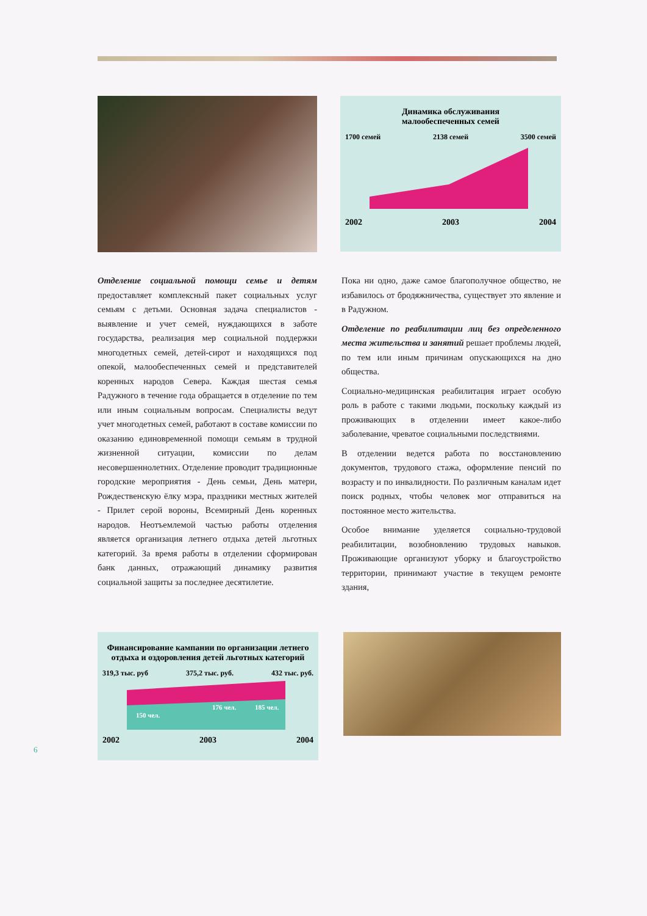Динамика обслуживания
малообеспеченных семей
1700 семей 2138 семей 3500 семей
2002 2003 2004
Отделение социальной помощи семье и детям предоставляет комплексный пакет социальных услуг семьям с детьми. Основная задача специалистов - выявление и учет семей, нуждающихся в заботе государства, реализация мер социальной поддержки многодетных семей, детей-сирот и находящихся под опекой, малообеспеченных семей и представителей коренных народов Севера. Каждая шестая семья Радужного в течение года обращается в отделение по тем или иным социальным вопросам. Специалисты ведут учет многодетных семей, работают в составе комиссии по оказанию единовременной помощи семьям в трудной жизненной ситуации, комиссии по делам несовершеннолетних. Отделение проводит традиционные городские мероприятия - День семьи, День матери, Рождественскую ёлку мэра, праздники местных жителей - Прилет серой вороны, Всемирный День коренных народов. Неотъемлемой частью работы отделения является организация летнего отдыха детей льготных категорий. За время работы в отделении сформирован банк данных, отражающий динамику развития социальной защиты за последнее десятилетие.
Пока ни одно, даже самое благополучное общество, не избавилось от бродяжничества, существует это явление и в Радужном.
Отделение по реабилитации лиц без определенного места жительства и занятий решает проблемы людей, по тем или иным причинам опускающихся на дно общества.
Социально-медицинская реабилитация играет особую роль в работе с такими людьми, поскольку каждый из проживающих в отделении имеет какое-либо заболевание, чреватое социальными последствиями.
В отделении ведется работа по восстановлению документов, трудового стажа, оформление пенсий по возрасту и по инвалидности. По различным каналам идет поиск родных, чтобы человек мог отправиться на постоянное место жительства.
Особое внимание уделяется социально-трудовой реабилитации, возобновлению трудовых навыков. Проживающие организуют уборку и благоустройство территории, принимают участие в текущем ремонте здания,
Финансирование кампании по организации летнего отдыха и оздоровления детей льготных категорий
319,3 тыс. руб 375,2 тыс. руб. 432 тыс. руб.
150 чел.
176 чел.
185 чел.
2002 2003 2004
6